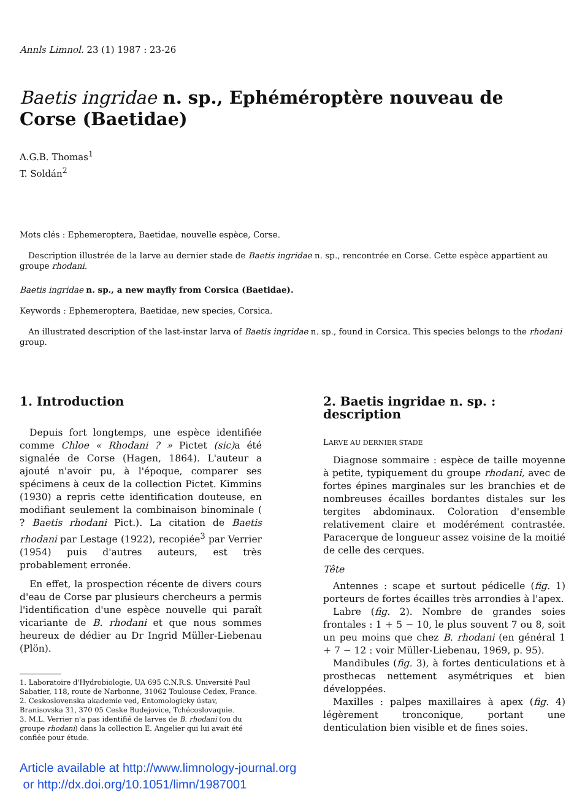Annls Limnol. 23 (1) 1987 : 23-26
Baetis ingridae n. sp., Ephéméroptère nouveau de Corse (Baetidae)
A.G.B. Thomas<sup>1</sup>
T. Soldán<sup>2</sup>
Mots clés : Ephemeroptera, Baetidae, nouvelle espèce, Corse.
Description illustrée de la larve au dernier stade de Baetis ingridae n. sp., rencontrée en Corse. Cette espèce appartient au groupe rhodani.
Baetis ingridae n. sp., a new mayfly from Corsica (Baetidae).
Keywords : Ephemeroptera, Baetidae, new species, Corsica.
An illustrated description of the last-instar larva of Baetis ingridae n. sp., found in Corsica. This species belongs to the rhodani group.
1. Introduction
Depuis fort longtemps, une espèce identifiée comme Chloe « Rhodani ? » Pictet (sic) a été signalée de Corse (Hagen, 1864). L'auteur a ajouté n'avoir pu, à l'époque, comparer ses spécimens à ceux de la collection Pictet. Kimmins (1930) a repris cette identification douteuse, en modifiant seulement la combinaison binominale ( ? Baetis rhodani Pict.). La citation de Baetis rhodani par Lestage (1922), recopiée<sup>3</sup> par Verrier (1954) puis d'autres auteurs, est très probablement erronée.
En effet, la prospection récente de divers cours d'eau de Corse par plusieurs chercheurs a permis l'identification d'une espèce nouvelle qui paraît vicariante de B. rhodani et que nous sommes heureux de dédier au Dr Ingrid Müller-Liebenau (Plön).
1. Laboratoire d'Hydrobiologie, UA 695 C.N.R.S. Université Paul Sabatier, 118, route de Narbonne, 31062 Toulouse Cedex, France.
2. Ceskoslovenska akademie ved, Entomologicky ústav, Branisovska 31, 370 05 Ceske Budejovice, Tchécoslovaquie.
3. M.L. Verrier n'a pas identifié de larves de B. rhodani (ou du groupe rhodani) dans la collection E. Angelier qui lui avait été confiée pour étude.
2. Baetis ingridae n. sp. : description
LARVE AU DERNIER STADE
Diagnose sommaire : espèce de taille moyenne à petite, typiquement du groupe rhodani, avec de fortes épines marginales sur les branchies et de nombreuses écailles bordantes distales sur les tergites abdominaux. Coloration d'ensemble relativement claire et modérément contrastée. Paracerque de longueur assez voisine de la moitié de celle des cerques.
Tête
Antennes : scape et surtout pédicelle (fig. 1) porteurs de fortes écailles très arrondies à l'apex.
Labre (fig. 2). Nombre de grandes soies frontales : 1 + 5 − 10, le plus souvent 7 ou 8, soit un peu moins que chez B. rhodani (en général 1 + 7 − 12 : voir Müller-Liebenau, 1969, p. 95).
Mandibules (fig. 3), à fortes denticulations et à prosthecas nettement asymétriques et bien développées.
Maxilles : palpes maxillaires à apex (fig. 4) légèrement tronconique, portant une denticulation bien visible et de fines soies.
Article available at http://www.limnology-journal.org
or http://dx.doi.org/10.1051/limn/1987001